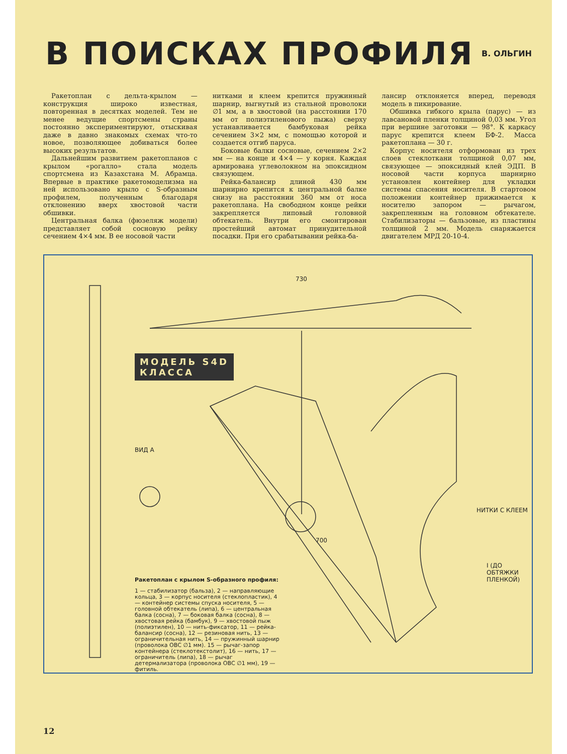В ПОИСКАХ ПРОФИЛЯ
В. ОЛЬГИН
Ракетоплан с дельта-крылом — конструкция широко известная, повторенная в десятках моделей. Тем не менее ведущие спортсмены страны постоянно экспериментируют, отыскивая даже в давно знакомых схемах что-то новое, позволяющее добиваться более высоких результатов.
Дальнейшим развитием ракетопланов с крылом «рогалло» стала модель спортсмена из Казахстана М. Абрамца. Впервые в практике ракетомоделизма на ней использовано крыло с S-образным профилем, полученным благодаря отклонению вверх хвостовой части обшивки.
Центральная балка (фюзеляж модели) представляет собой сосновую рейку сечением 4×4 мм. В ее носовой части
нитками и клеем крепится пружинный шарнир, выгнутый из стальной проволоки ∅1 мм, а в хвостовой (на расстоянии 170 мм от полиэтиленового пыжа) сверху устанавливается бамбуковая рейка сечением 3×2 мм, с помощью которой и создается отгиб паруса.
Боковые балки сосновые, сечением 2×2 мм — на конце и 4×4 — у корня. Каждая армирована углеволокном на эпоксидном связующем.
Рейка-балансир длиной 430 мм шарнирно крепится к центральной балке снизу на расстоянии 360 мм от носа ракетоплана. На свободном конце рейки закрепляется липовый головной обтекатель. Внутри его смонтирован простейший автомат принудительной посадки. При его срабатывании рейка-ба-
лансир отклоняется вперед, переводя модель в пикирование.
Обшивка гибкого крыла (парус) — из лавсановой пленки толщиной 0,03 мм. Угол при вершине заготовки — 98°. К каркасу парус крепится клеем БФ-2. Масса ракетоплана — 30 г.
Корпус носителя отформован из трех слоев стеклоткани толщиной 0,07 мм, связующее — эпоксидный клей ЭДП. В носовой части корпуса шарнирно установлен контейнер для укладки системы спасения носителя. В стартовом положении контейнер прижимается к носителю запором — рычагом, закрепленным на головном обтекателе. Стабилизаторы — бальзовые, из пластины толщиной 2 мм. Модель снаряжается двигателем МРД 20-10-4.
МОДЕЛЬ S4D
КЛАССА
730
I (ДО ОБТЯЖКИ ПЛЕНКОЙ)
НИТКИ С КЛЕЕМ
ВИД А
700
Ракетоплан с крылом S-образного профиля:
1 — стабилизатор (бальза), 2 — направляющие кольца, 3 — корпус носителя (стеклопластик), 4 — контейнер системы спуска носителя, 5 — головной обтекатель (липа), 6 — центральная балка (сосна), 7 — боковая балка (сосна), 8 — хвостовая рейка (бамбук), 9 — хвостовой пыж (полиэтилен), 10 — нить-фиксатор, 11 — рейка-балансир (сосна), 12 — резиновая нить, 13 — ограничительная нить, 14 — пружинный шарнир (проволока ОВС ∅1 мм). 15 — рычаг-запор контейнера (стеклотекстолит), 16 — нить, 17 — ограничитель (липа), 18 — рычаг детермализатора (проволока ОВС ∅1 мм), 19 — фитиль.
12